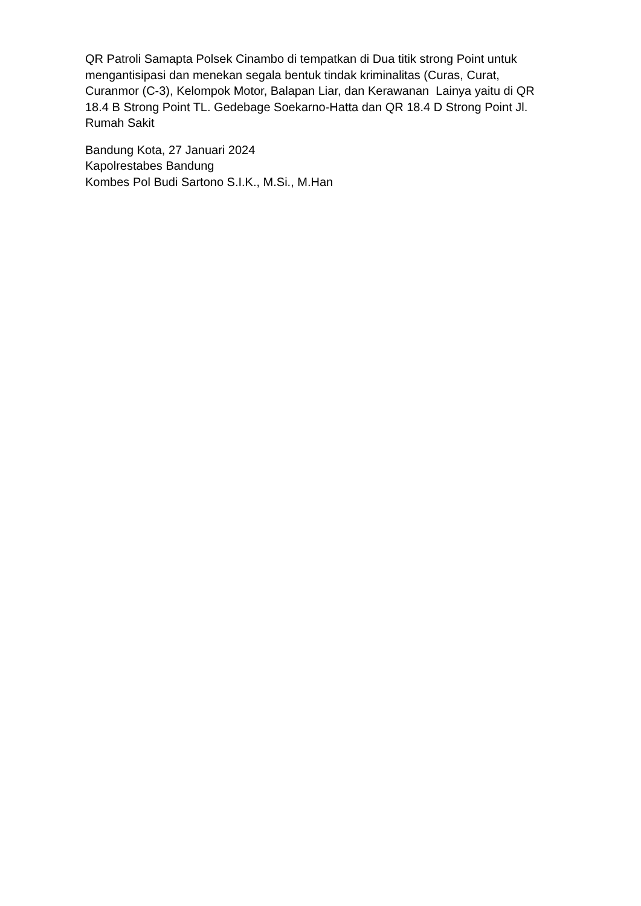QR Patroli Samapta Polsek Cinambo di tempatkan di Dua titik strong Point untuk mengantisipasi dan menekan segala bentuk tindak kriminalitas (Curas, Curat, Curanmor (C-3), Kelompok Motor, Balapan Liar, dan Kerawanan Lainya yaitu di QR 18.4 B Strong Point TL. Gedebage Soekarno-Hatta dan QR 18.4 D Strong Point Jl. Rumah Sakit
Bandung Kota, 27 Januari 2024
Kapolrestabes Bandung
Kombes Pol Budi Sartono S.I.K., M.Si., M.Han